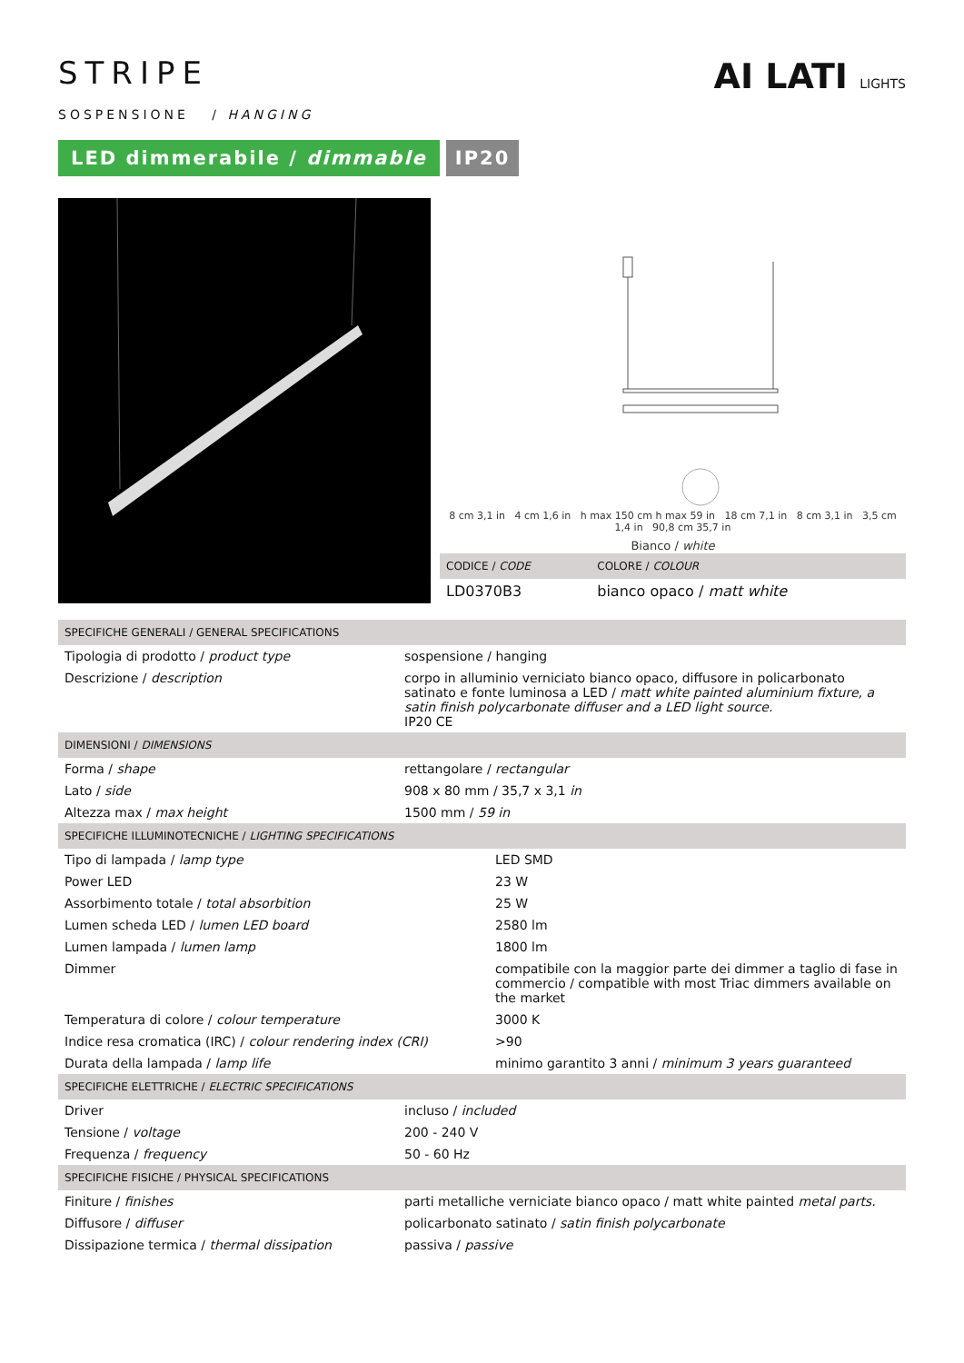STRIPE
SOSPENSIONE / HANGING
LED dimmerabile / dimmable IP20
AI LATI LIGHTS
8 cm 3,1 in 4 cm 1,6 in h max 150 cm h max 59 in 18 cm 7,1 in 8 cm 3,1 in 3,5 cm 1,4 in 90,8 cm 35,7 in
Bianco / white
| CODICE / CODE | COLORE / COLOUR |
| --- | --- |
| LD0370B3 | bianco opaco / matt white |
| SPECIFICHE GENERALI / GENERAL SPECIFICATIONS | |
| --- | --- |
| Tipologia di prodotto / product type | sospensione / hanging |
| Descrizione / description | corpo in alluminio verniciato bianco opaco, diffusore in policarbonato satinato e fonte luminosa a LED / matt white painted aluminium fixture, a satin finish polycarbonate diffuser and a LED light source. IP20 CE |
| DIMENSIONI / DIMENSIONS | |
| Forma / shape | rettangolare / rectangular |
| Lato / side | 908 x 80 mm / 35,7 x 3,1 in |
| Altezza max / max height | 1500 mm / 59 in |
| SPECIFICHE ILLUMINOTECNICHE / LIGHTING SPECIFICATIONS | |
| --- | --- |
| Tipo di lampada / lamp type | LED SMD |
| Power LED | 23 W |
| Assorbimento totale / total absorbition | 25 W |
| Lumen scheda LED / lumen LED board | 2580 lm |
| Lumen lampada / lumen lamp | 1800 lm |
| Dimmer | compatibile con la maggior parte dei dimmer a taglio di fase in commercio / compatible with most Triac dimmers available on the market |
| Temperatura di colore / colour temperature | 3000 K |
| Indice resa cromatica (IRC) / colour rendering index (CRI) | >90 |
| Durata della lampada / lamp life | minimo garantito 3 anni / minimum 3 years guaranteed |
| SPECIFICHE ELETTRICHE / ELECTRIC SPECIFICATIONS | |
| --- | --- |
| Driver | incluso / included |
| Tensione / voltage | 200 - 240 V |
| Frequenza / frequency | 50 - 60 Hz |
| SPECIFICHE FISICHE / PHYSICAL SPECIFICATIONS | |
| Finiture / finishes | parti metalliche verniciate bianco opaco / matt white painted metal parts. |
| Diffusore / diffuser | policarbonato satinato / satin finish polycarbonate |
| Dissipazione termica / thermal dissipation | passiva / passive |